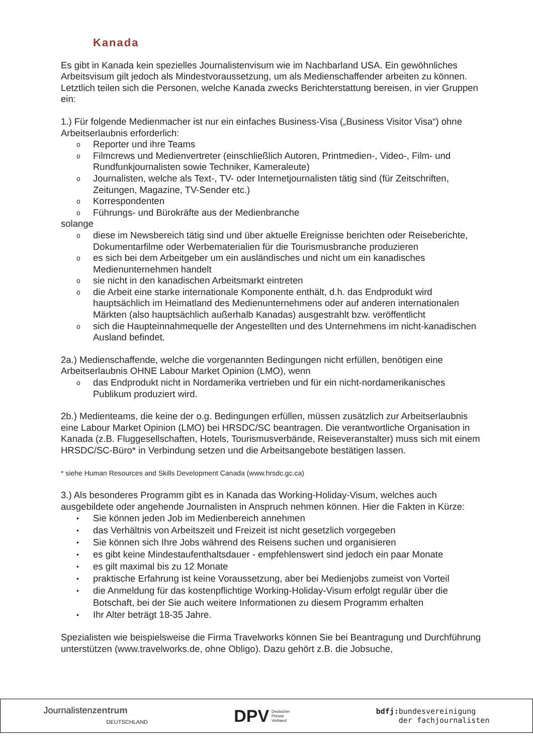Kanada
Es gibt in Kanada kein spezielles Journalistenvisum wie im Nachbarland USA. Ein gewöhnliches Arbeitsvisum gilt jedoch als Mindestvoraussetzung, um als Medienschaffender arbeiten zu können. Letztlich teilen sich die Personen, welche Kanada zwecks Berichterstattung bereisen, in vier Gruppen ein:
1.) Für folgende Medienmacher ist nur ein einfaches Business-Visa („Business Visitor Visa“) ohne Arbeitserlaubnis erforderlich:
o Reporter und ihre Teams
o Filmcrews und Medienvertreter (einschließlich Autoren, Printmedien-, Video-, Film- und Rundfunkjournalisten sowie Techniker, Kameraleute)
o Journalisten, welche als Text-, TV- oder Internetjournalisten tätig sind (für Zeitschriften, Zeitungen, Magazine, TV-Sender etc.)
o Korrespondenten
o Führungs- und Bürokräfte aus der Medienbranche
solange
o diese im Newsbereich tätig sind und über aktuelle Ereignisse berichten oder Reiseberichte, Dokumentarfilme oder Werbematerialien für die Tourismusbranche produzieren
o es sich bei dem Arbeitgeber um ein ausländisches und nicht um ein kanadisches Medienunternehmen handelt
o sie nicht in den kanadischen Arbeitsmarkt eintreten
o die Arbeit eine starke internationale Komponente enthält, d.h. das Endprodukt wird hauptsächlich im Heimatland des Medienunternehmens oder auf anderen internationalen Märkten (also hauptsächlich außerhalb Kanadas) ausgestrahlt bzw. veröffentlicht
o sich die Haupteinnahmequelle der Angestellten und des Unternehmens im nicht-kanadischen Ausland befindet.
2a.) Medienschaffende, welche die vorgenannten Bedingungen nicht erfüllen, benötigen eine Arbeitserlaubnis OHNE Labour Market Opinion (LMO), wenn
o das Endprodukt nicht in Nordamerika vertrieben und für ein nicht-nordamerikanisches Publikum produziert wird.
2b.) Medienteams, die keine der o.g. Bedingungen erfüllen, müssen zusätzlich zur Arbeitserlaubnis eine Labour Market Opinion (LMO) bei HRSDC/SC beantragen. Die verantwortliche Organisation in Kanada (z.B. Fluggesellschaften, Hotels, Tourismusverbände, Reiseveranstalter) muss sich mit einem HRSDC/SC-Büro* in Verbindung setzen und die Arbeitsangebote bestätigen lassen.
* siehe Human Resources and Skills Development Canada (www.hrsdc.gc.ca)
3.) Als besonderes Programm gibt es in Kanada das Working-Holiday-Visum, welches auch ausgebildete oder angehende Journalisten in Anspruch nehmen können. Hier die Fakten in Kürze:
• Sie können jeden Job im Medienbereich annehmen
• das Verhältnis von Arbeitszeit und Freizeit ist nicht gesetzlich vorgegeben
• Sie können sich Ihre Jobs während des Reisens suchen und organisieren
• es gibt keine Mindestaufenthaltsdauer - empfehlenswert sind jedoch ein paar Monate
• es gilt maximal bis zu 12 Monate
• praktische Erfahrung ist keine Voraussetzung, aber bei Medienjobs zumeist von Vorteil
• die Anmeldung für das kostenpflichtige Working-Holiday-Visum erfolgt regulär über die Botschaft, bei der Sie auch weitere Informationen zu diesem Programm erhalten
• Ihr Alter beträgt 18-35 Jahre.
Spezialisten wie beispielsweise die Firma Travelworks können Sie bei Beantragung und Durchführung unterstützen (www.travelworks.de, ohne Obligo). Dazu gehört z.B. die Jobsuche,
Journalistenzentrum
DEUTSCHLAND
DPV Deutscher
Presse
Verband
bdfj: bundesvereinigung
der fachjournalisten